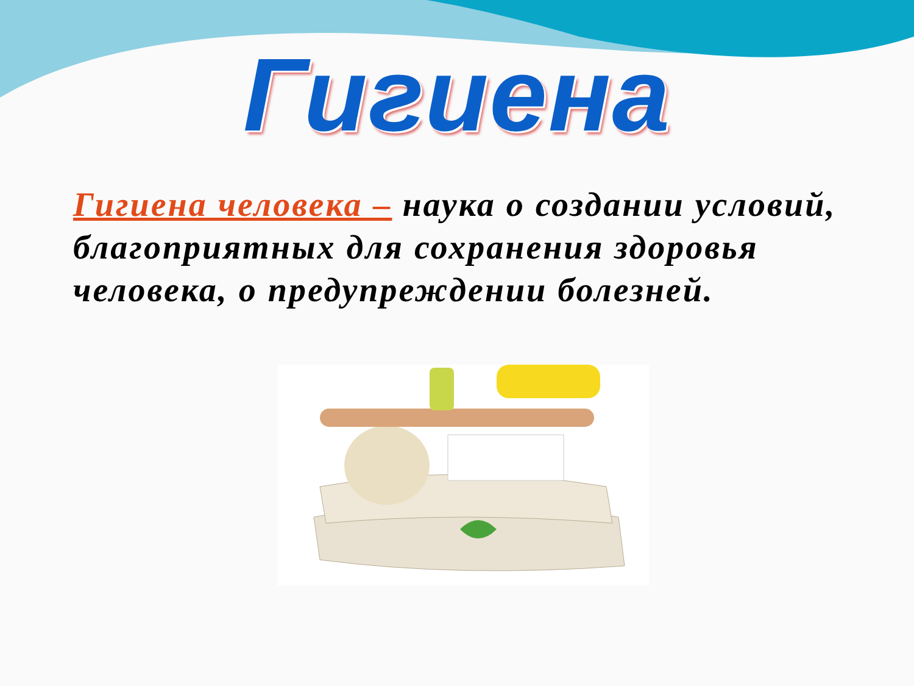Гигиена
Гигиена человека – наука о создании условий, благоприятных для сохранения здоровья человека, о предупреждении болезней.